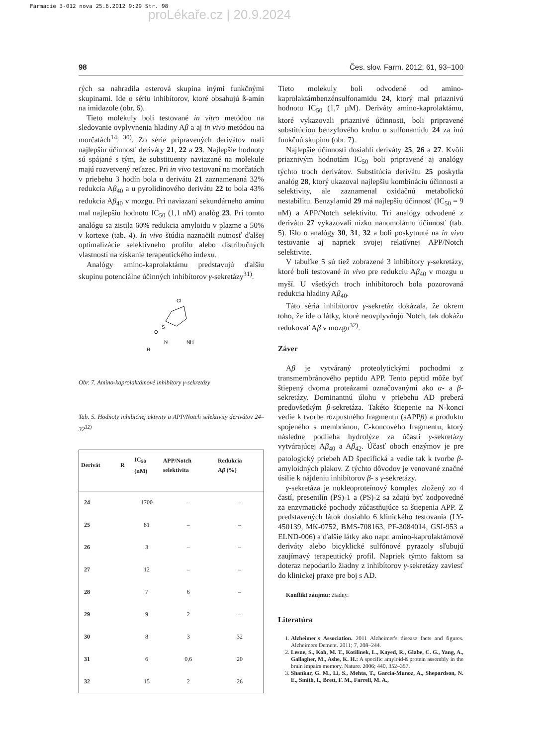Farmacie 3-012 nova 25.6.2012 9:29 Str. 98
proLékaře.cz | 20.9.2024
98 Čes. slov. Farm. 2012; 61, 93–100
rých sa nahradila esterová skupina inými funkčnými skupinami. Ide o sériu inhibítorov, ktoré obsahujú ß-amín na imidazole (obr. 6).
Tieto molekuly boli testované in vitro metódou na sledovanie ovplyvnenia hladiny Aβ a aj in vivo metódou na morčatách<sup>14, 30)</sup>. Zo série pripravených derivátov mali najlepšiu účinnosť deriváty 21, 22 a 23. Najlepšie hodnoty sú spájané s tým, že substituenty naviazané na molekule majú rozvetvený reťazec. Pri in vivo testovaní na morčatách v priebehu 3 hodín bola u derivátu 21 zaznamenaná 32% redukcia Aβ<sub>40</sub> a u pyrolidinového derivátu 22 to bola 43% redukcia Aβ<sub>40</sub> v mozgu. Pri naviazaní sekundárneho amínu mal najlepšiu hodnotu IC<sub>50</sub> (1,1 nM) analóg 23. Pri tomto analógu sa zistila 60% redukcia amyloidu v plazme a 50% v kortexe (tab. 4). In vivo štúdia naznačili nutnosť ďalšej optimalizácie selektívneho profilu alebo distribučných vlastností na získanie terapeutického indexu.
Analógy amino-kaprolaktámu predstavujú ďalšiu skupinu potenciálne účinných inhibítorov γ-sekretázy<sup>31)</sup>.
Cl
O
S
N
R
NH
Obr. 7. Amino-kaprolaktámové inhibítory γ-sekretázy
Tab. 5. Hodnoty inhibičnej aktivity a APP/Notch selektivity derivátov 24–32<sup>32)</sup>
| Derivát | R | IC<sub>50</sub> (nM) | APP/Notch selektivita | Redukcia A β (%) |
| --- | --- | --- | --- | --- |
| 24 | | 1700 | – | – |
| 25 | | 81 | – | – |
| 26 | | 3 | – | – |
| 27 | | 12 | – | – |
| 28 | | 7 | 6 | – |
| 29 | | 9 | 2 | – |
| 30 | | 8 | 3 | 32 |
| 31 | | 6 | 0,6 | 20 |
| 32 | | 15 | 2 | 26 |
Tieto molekuly boli odvodené od amino-kaprolaktámbenzénsulfonamidu 24, ktorý mal priaznivú hodnotu IC<sub>50</sub> (1,7 µM). Deriváty amino-kaprolaktámu, ktoré vykazovali priaznivé účinnosti, boli pripravené substitúciou benzylového kruhu u sulfonamidu 24 za inú funkčnú skupinu (obr. 7).
Najlepšie účinnosti dosiahli deriváty 25, 26 a 27. Kvôli priaznivým hodnotám IC<sub>50</sub> boli pripravené aj analógy týchto troch derivátov. Substitúcia derivátu 25 poskytla analóg 28, ktorý ukazoval najlepšiu kombináciu účinnosti a selektivity, ale zaznamenal oxidačnú metabolickú nestabilitu. Benzylamid 29 má najlepšiu účinnosť (IC<sub>50</sub> = 9 nM) a APP/Notch selektivitu. Tri analógy odvodené z derivátu 27 vykazovali nízku nanomolárnu účinnosť (tab. 5). Išlo o analógy 30, 31, 32 a boli poskytnuté na in vivo testovanie aj napriek svojej relatívnej APP/Notch selektivite.
V tabuľke 5 sú tiež zobrazené 3 inhibítory γ-sekretázy, ktoré boli testované in vivo pre redukciu Aβ<sub>40</sub> v mozgu u myší. U všetkých troch inhibítoroch bola pozorovaná redukcia hladiny Aβ<sub>40</sub>.
Táto séria inhibítorov γ-sekretáz dokázala, že okrem toho, že ide o látky, ktoré neovplyvňujú Notch, tak dokážu redukovať Aβ v mozgu<sup>32)</sup>.
Záver
Aβ je vytváraný proteolytickými pochodmi z transmembránového peptidu APP. Tento peptid môže byť štiepený dvoma proteázami označovanými ako α- a β-sekretázy. Dominantnú úlohu v priebehu AD preberá predovšetkým β-sekretáza. Takéto štiepenie na N-konci vedie k tvorbe rozpustného fragmentu (sAPPβ) a produktu spojeného s membránou, C-koncového fragmentu, ktorý následne podlieha hydrolýze za účasti γ-sekretázy vytvárajúcej Aβ<sub>40</sub> a Aβ<sub>42</sub>. Účasť oboch enzýmov je pre patologický priebeh AD špecifická a vedie tak k tvorbe β-amyloidných plakov. Z týchto dôvodov je venované značné úsilie k nájdeniu inhibítorov β- s γ-sekretázy.
γ-sekretáza je nukleoproteínový komplex zložený zo 4 častí, presenilín (PS)-1 a (PS)-2 sa zdajú byť zodpovedné za enzymatické pochody zúčastňujúce sa štiepenia APP. Z predstavených látok dosiahlo 6 klinického testovania (LY-450139, MK-0752, BMS-708163, PF-3084014, GSI-953 a ELND-006) a ďalšie látky ako napr. amino-kaprolaktámové deriváty alebo bicyklické sulfónové pyrazoly sľubujú zaujímavý terapeutický profil. Napriek týmto faktom sa doteraz nepodarilo žiadny z inhibítorov γ-sekretázy zaviesť do klinickej praxe pre boj s AD.
Konflikt záujmu: žiadny.
Literatúra
1. Alzheimer's Association. 2011 Alzheimer's disease facts and figures. Alzheimers Dement. 2011; 7, 208–244.
2. Lesne, S., Koh, M. T., Kotilinek, L., Kayed, R., Glabe, C. G., Yang, A., Gallagher, M., Ashe, K. H.: A specific amyloid-ß protein assembly in the brain impairs memory. Nature. 2006; 440, 352–357.
3. Shankar, G. M., Li, S., Mehta, T., Garcia-Munoz, A., Shepardson, N. E., Smith, I., Brett, F. M., Farrell, M. A.,